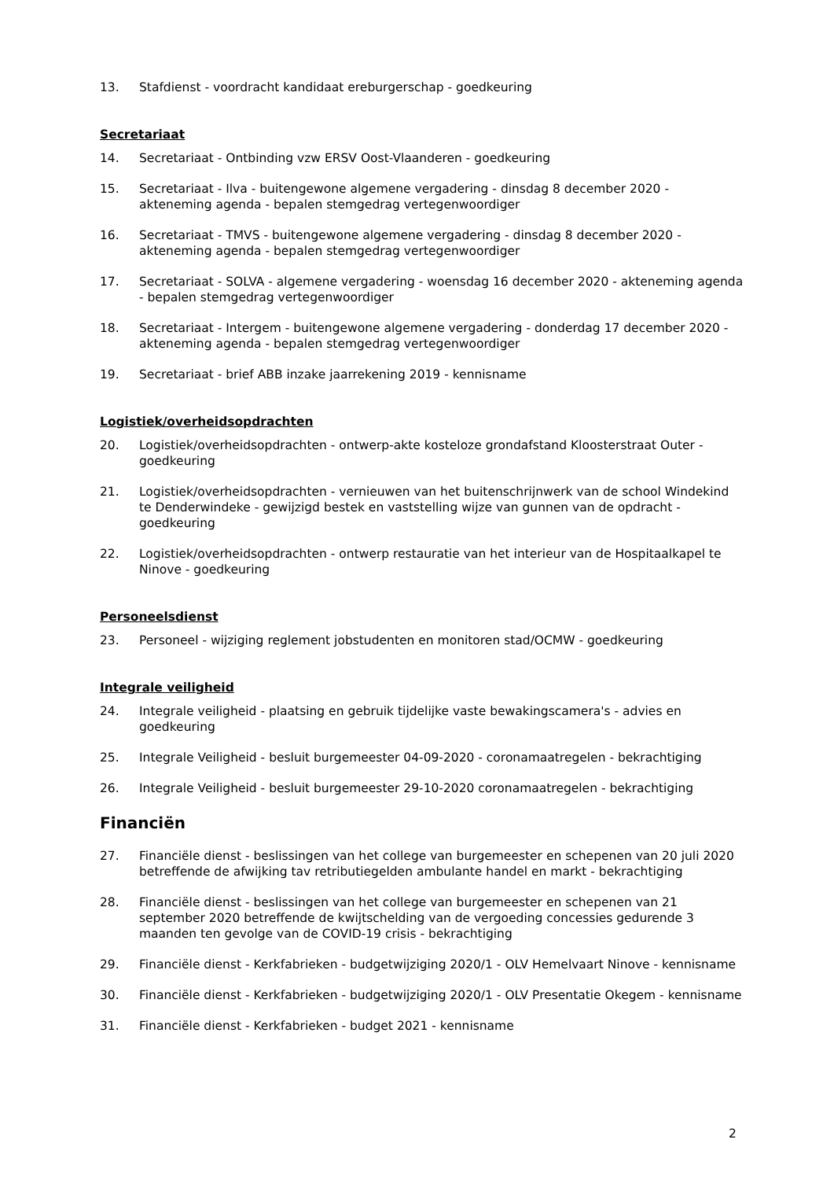13. Stafdienst - voordracht kandidaat ereburgerschap - goedkeuring
Secretariaat
14. Secretariaat - Ontbinding vzw ERSV Oost-Vlaanderen - goedkeuring
15. Secretariaat - Ilva - buitengewone algemene vergadering - dinsdag 8 december 2020 - akteneming agenda - bepalen stemgedrag vertegenwoordiger
16. Secretariaat - TMVS - buitengewone algemene vergadering - dinsdag 8 december 2020 - akteneming agenda - bepalen stemgedrag vertegenwoordiger
17. Secretariaat - SOLVA - algemene vergadering - woensdag 16 december 2020 - akteneming agenda - bepalen stemgedrag vertegenwoordiger
18. Secretariaat - Intergem - buitengewone algemene vergadering - donderdag 17 december 2020 - akteneming agenda - bepalen stemgedrag vertegenwoordiger
19. Secretariaat - brief ABB inzake jaarrekening 2019 - kennisname
Logistiek/overheidsopdrachten
20. Logistiek/overheidsopdrachten - ontwerp-akte kosteloze grondafstand Kloosterstraat Outer - goedkeuring
21. Logistiek/overheidsopdrachten - vernieuwen van het buitenschrijnwerk van de school Windekind te Denderwindeke - gewijzigd bestek en vaststelling wijze van gunnen van de opdracht - goedkeuring
22. Logistiek/overheidsopdrachten - ontwerp restauratie van het interieur van de Hospitaalkapel te Ninove - goedkeuring
Personeelsdienst
23. Personeel - wijziging reglement jobstudenten en monitoren stad/OCMW - goedkeuring
Integrale veiligheid
24. Integrale veiligheid - plaatsing en gebruik tijdelijke vaste bewakingscamera's - advies en goedkeuring
25. Integrale Veiligheid - besluit burgemeester 04-09-2020 - coronamaatregelen - bekrachtiging
26. Integrale Veiligheid - besluit burgemeester 29-10-2020 coronamaatregelen - bekrachtiging
Financiën
27. Financiële dienst - beslissingen van het college van burgemeester en schepenen van 20 juli 2020 betreffende de afwijking tav retributiegelden ambulante handel en markt - bekrachtiging
28. Financiële dienst - beslissingen van het college van burgemeester en schepenen van 21 september 2020 betreffende de kwijtschelding van de vergoeding concessies gedurende 3 maanden ten gevolge van de COVID-19 crisis - bekrachtiging
29. Financiële dienst - Kerkfabrieken - budgetwijziging 2020/1 - OLV Hemelvaart Ninove - kennisname
30. Financiële dienst - Kerkfabrieken - budgetwijziging 2020/1 - OLV Presentatie Okegem - kennisname
31. Financiële dienst - Kerkfabrieken - budget 2021 - kennisname
2